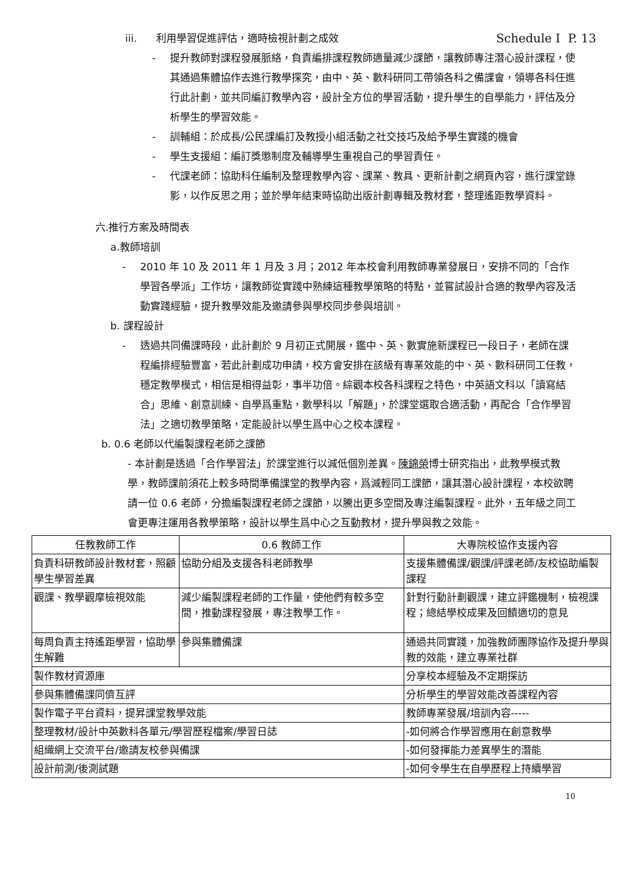iii. 利用學習促進評估，適時檢視計劃之成效 Schedule I P. 13
- 提升教師對課程發展脈絡，負責編排課程教師適量減少課節，讓教師專注潛心設計課程，使其通過集體協作去進行教學探究，由中、英、數科研同工帶領各科之備課會，領導各科任進行此計劃，並共同編訂教學內容，設計全方位的學習活動，提升學生的自學能力，評估及分析學生的學習效能。
- 訓輔組：於成長/公民課編訂及教授小組活動之社交技巧及給予學生實踐的機會
- 學生支援組：編訂獎懲制度及輔導學生重視自己的學習責任。
- 代課老師：協助科任編制及整理教學內容、課業、教具、更新計劃之網頁內容，進行課堂錄影，以作反思之用；並於學年結束時協助出版計劃專輯及教材套，整理遙距教學資料。
六.推行方案及時間表
a.教師培訓
- 2010 年 10 及 2011 年 1 月及 3 月；2012 年本校會利用教師專業發展日，安排不同的「合作學習各學派」工作坊，讓教師從實踐中熟練這種教學策略的特點，並嘗試設計合適的教學內容及活動實踐經驗，提升教學效能及邀請參與學校同步參與培訓。
b. 課程設計
- 透過共同備課時段，此計劃於 9 月初正式開展，鑑中、英、數實施新課程已一段日子，老師在課程編排經驗豐富，若此計劃成功申請，校方會安排在該級有專業效能的中、英、數科研同工任教，穩定教學模式，相信是相得益彰，事半功倍。綜觀本校各科課程之特色，中英語文科以「讀寫結合」思維、創意訓練、自學爲重點，數學科以「解題」，於課堂選取合適活動，再配合「合作學習法」之適切教學策略，定能設計以學生爲中心之校本課程。
b. 0.6 老師以代編製課程老師之課節
- 本計劃是透過「合作學習法」於課堂進行以減低個別差異。陳錦榮博士研究指出，此教學模式教學，教師課前須花上較多時間準備課堂的教學內容，爲減輕同工課節，讓其潛心設計課程，本校欲聘請一位 0.6 老師，分擔編製課程老師之課節，以騰出更多空間及專注編製課程。此外，五年級之同工會更專注運用各教學策略，設計以學生爲中心之互動教材，提升學與教之效能。
| 任教教師工作 | 0.6 教師工作 | 大專院校協作支援內容 |
| --- | --- | --- |
| 負責科研教師設計教材套，照顧學生學習差異 | 協助分組及支援各科老師教學 | 支援集體備課/觀課/評課老師/友校協助編製課程 |
| 觀課、教學觀摩檢視效能 | 減少編製課程老師的工作量，使他們有較多空間，推動課程發展，專注教學工作。 | 針對行動計劃觀課，建立評鑑機制，檢視課程；總結學校成果及回饋適切的意見 |
| 每周負責主持遙距學習，協助學生解難 | 參與集體備課 | 通過共同實踐，加強教師團隊協作及提升學與教的效能，建立專業社群 |
| 製作教材資源庫 | | 分享校本經驗及不定期探訪 |
| 參與集體備課同儕互評 | | 分析學生的學習效能改善課程內容 |
| 製作電子平台資料，提昇課堂教學效能 | | 教師專業發展/培訓內容----- |
| 整理教材/設計中英數科各單元/學習歷程檔案/學習日誌 | | -如何將合作學習應用在創意教學 |
| 組織網上交流平台/邀請友校參與備課 | | -如何發揮能力差異學生的潛能 |
| 設計前測/後測試題 | | -如何令學生在自學歷程上持續學習 |
10